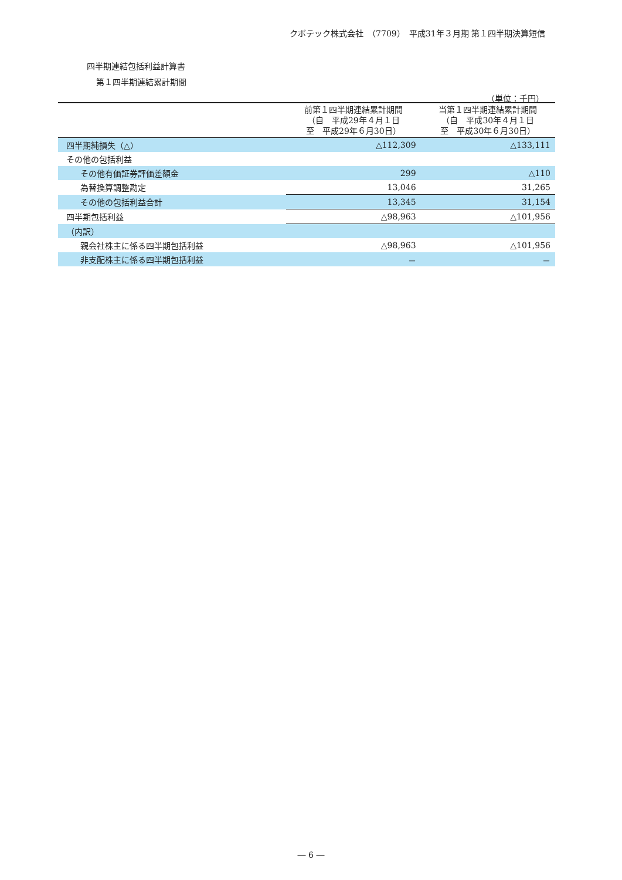クボテック株式会社　（7709）　平成31年３月期 第１四半期決算短信
四半期連結包括利益計算書
第１四半期連結累計期間
（単位：千円）
| | 前第１四半期連結累計期間 （自 平成29年４月１日 至 平成29年６月30日） | 当第１四半期連結累計期間 （自 平成30年４月１日 至 平成30年６月30日） |
| --- | --- | --- |
| 四半期純損失（△） | △112,309 | △133,111 |
| その他の包括利益 | | |
| その他有価証券評価差額金 | 299 | △110 |
| 為替換算調整勘定 | 13,046 | 31,265 |
| その他の包括利益合計 | 13,345 | 31,154 |
| 四半期包括利益 | △98,963 | △101,956 |
| （内訳） | | |
| 親会社株主に係る四半期包括利益 | △98,963 | △101,956 |
| 非支配株主に係る四半期包括利益 | － | － |
― 6 ―